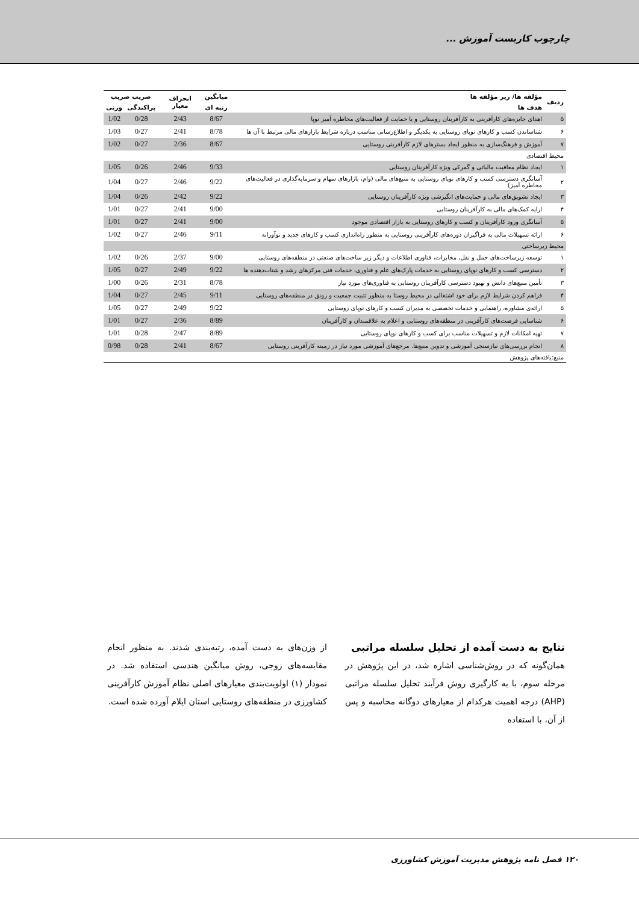چارچوب کاربست آموزش ...
| ردیف | مؤلفه ها/ زیر مؤلفه ها | میانگین | انحراف معیار | ضریب ضریب | |
| --- | --- | --- | --- | --- | --- |
| | هدف ها | رتبه ای | | پراکندگی | وزنی |
| ۵ | اهدای جایزه‌های کارآفرینی به کارآفرینان روستایی و یا حمایت از فعالیت‌های مخاطره آمیز نوپا | 8/67 | 2/43 | 0/28 | 1/02 |
| ۶ | شناساندن کسب و کارهای نوپای روستایی به یکدیگر و اطلاع‌رسانی مناسب درباره شرایط بازارهای مالی مرتبط با آن ها | 8/78 | 2/41 | 0/27 | 1/03 |
| ۷ | آموزش و فرهنگ‌سازی به منظور ایجاد بسترهای لازم کارآفرینی روستایی | 8/67 | 2/36 | 0/27 | 1/02 |
| محیط اقتصادی | | | | | |
| ۱ | ایجاد نظام معافیت مالیاتی و گمرکی ویژه کارآفرینان روستایی | 9/33 | 2/46 | 0/26 | 1/05 |
| ۲ | آسانگری دسترسی کسب و کارهای نوپای روستایی به منبع‌های مالی (وام، بازارهای سهام و سرمایه‌گذاری در فعالیت‌های مخاطره آمیز) | 9/22 | 2/46 | 0/27 | 1/04 |
| ۳ | ایجاد تشویق‌های مالی و حمایت‌های انگیزشی ویژه کارآفرینان روستایی | 9/22 | 2/42 | 0/26 | 1/04 |
| ۴ | ارایه کمک‌های مالی به کارآفرینان روستایی | 9/00 | 2/41 | 0/27 | 1/01 |
| ۵ | آسانگری ورود کارآفرینان و کسب و کارهای روستایی به بازار اقتصادی موجود | 9/00 | 2/41 | 0/27 | 1/01 |
| ۶ | ارائه تسهیلات مالی به فراگیران دوره‌های کارآفرینی روستایی به منظور راه‌اندازی کسب و کارهای جدید و نوآورانه | 9/11 | 2/46 | 0/27 | 1/02 |
| محیط زیرساختی | | | | | |
| ۱ | توسعه زیرساخت‌های حمل و نقل، مخابرات، فناوری اطلاعات و دیگر زیر ساخت‌های صنعتی در منطقه‌های روستایی | 9/00 | 2/37 | 0/26 | 1/02 |
| ۲ | دسترسی کسب و کارهای نوپای روستایی به خدمات پارک‌های علم و فناوری، خدمات فنی مرکزهای رشد و شتاب‌دهنده ها | 9/22 | 2/49 | 0/27 | 1/05 |
| ۳ | تأمین منبع‌های دانش و بهبود دسترسی کارآفرینان روستایی به فناوری‌های مورد نیاز | 8/78 | 2/31 | 0/26 | 1/00 |
| ۴ | فراهم کردن شرایط لازم برای خود اشتغالی در محیط روستا به منظور تثبیت جمعیت و رونق در منطقه‌های روستایی | 9/11 | 2/45 | 0/27 | 1/04 |
| ۵ | ارائه‌ی مشاوره، راهنمایی و خدمات تخصصی به مدیران کسب و کارهای نوپای روستایی | 9/22 | 2/49 | 0/27 | 1/05 |
| ۶ | شناسایی فرصت‌های کارآفرینی در منطقه‌های روستایی و اعلام به علاقمندان و کارآفرینان | 8/89 | 2/36 | 0/27 | 1/01 |
| ۷ | تهیه امکانات لازم و تسهیلات مناسب برای کسب و کارهای نوپای روستایی | 8/89 | 2/47 | 0/28 | 1/01 |
| ۸ | انجام بررسی‌های نیازسنجی آموزشی و تدوین منبع‌ها. مرجع‌های آموزشی مورد نیاز در زمینه کارآفرینی روستایی | 8/67 | 2/41 | 0/28 | 0/98 |
| منبع:یافته‌های پژوهش | | | | | |
نتایج به دست آمده از تحلیل سلسله مراتبی
همان‌گونه که در روش‌شناسی اشاره شد، در این پژوهش در مرحله سوم، با به کارگیری روش فرآیند تحلیل سلسله مراتبی (AHP) درجه اهمیت هرکدام از معیارهای دوگانه محاسبه و پس از آن، با استفاده
از وزن‌های به دست آمده، رتبه‌بندی شدند. به منظور انجام مقایسه‌های زوجی، روش میانگین هندسی استفاده شد. در نمودار (۱) اولویت‌بندی معیارهای اصلی نظام آموزش کارآفرینی کشاورزی در منطقه‌های روستایی استان ایلام آورده شده است.
۱۲۰ فصل نامه پژوهش مدیریت آموزش کشاورزی